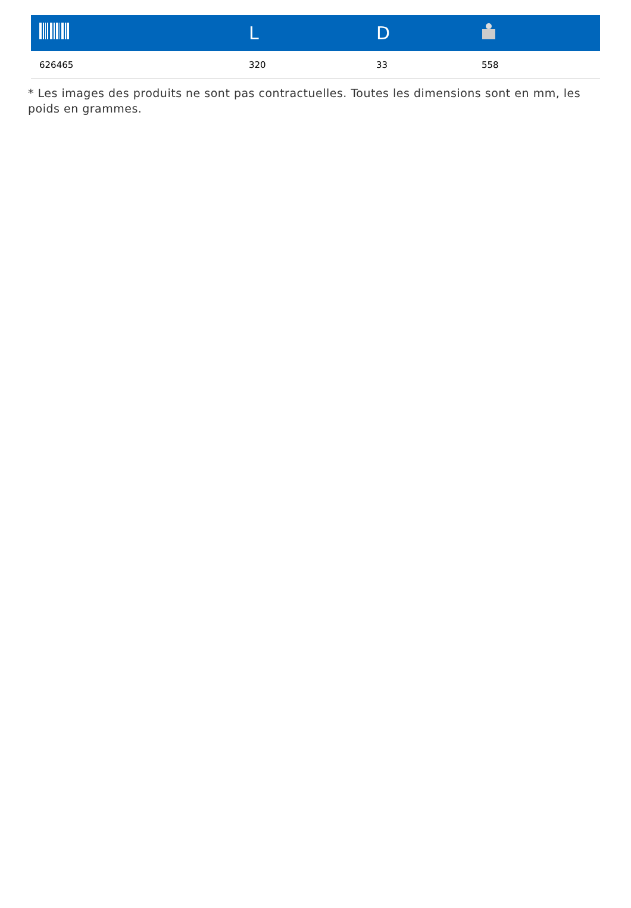| | L | D | |
| --- | --- | --- | --- |
| 626465 | 320 | 33 | 558 |
* Les images des produits ne sont pas contractuelles. Toutes les dimensions sont en mm, les poids en grammes.